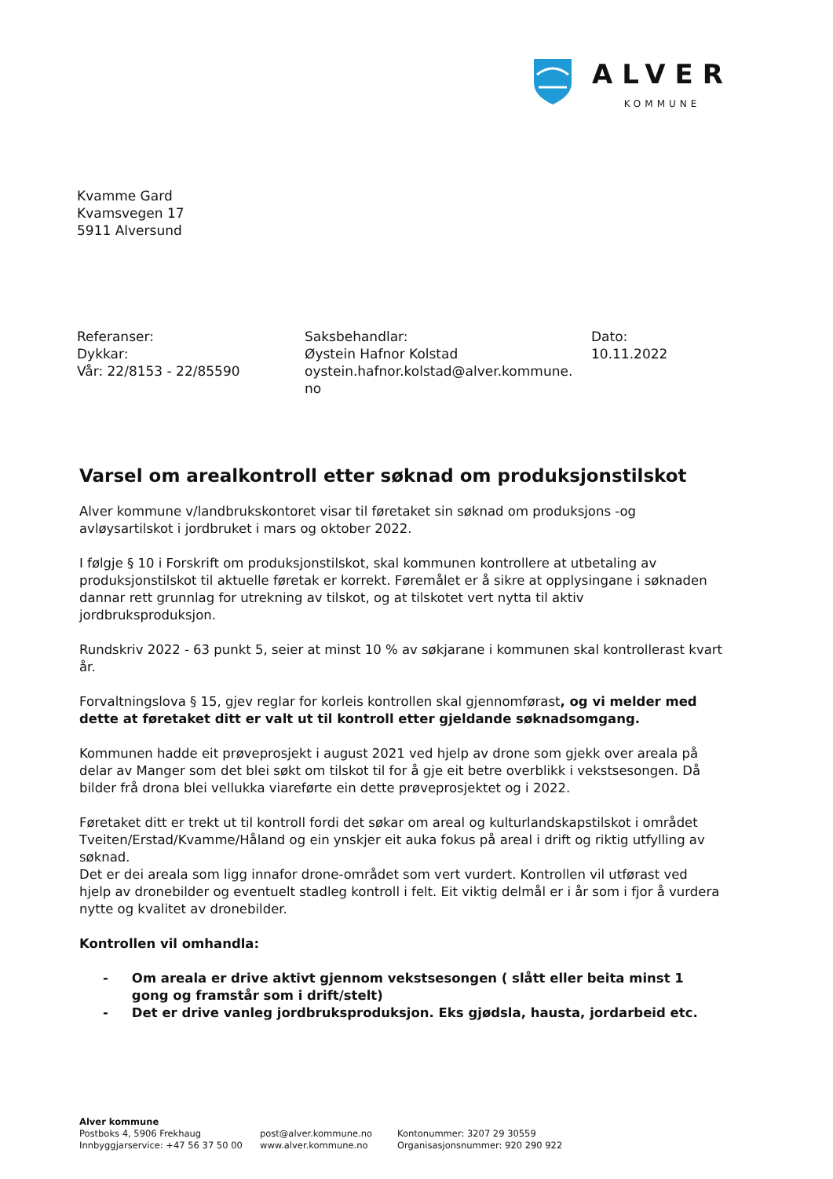ALVER
KOMMUNE
Kvamme Gard
Kvamsvegen 17
5911 Alversund
Referanser:
Dykkar:
Vår: 22/8153 - 22/85590
Saksbehandlar:
Øystein Hafnor Kolstad
oystein.hafnor.kolstad@alver.kommune.
no
Dato:
10.11.2022
Varsel om arealkontroll etter søknad om produksjonstilskot
Alver kommune v/landbrukskontoret visar til føretaket sin søknad om produksjons -og avløysartilskot i jordbruket i mars og oktober 2022.
I følgje § 10 i Forskrift om produksjonstilskot, skal kommunen kontrollere at utbetaling av produksjonstilskot til aktuelle føretak er korrekt. Føremålet er å sikre at opplysingane i søknaden dannar rett grunnlag for utrekning av tilskot, og at tilskotet vert nytta til aktiv jordbruksproduksjon.
Rundskriv 2022 - 63 punkt 5, seier at minst 10 % av søkjarane i kommunen skal kontrollerast kvart år.
Forvaltningslova § 15, gjev reglar for korleis kontrollen skal gjennomførast, og vi melder med dette at føretaket ditt er valt ut til kontroll etter gjeldande søknadsomgang.
Kommunen hadde eit prøveprosjekt i august 2021 ved hjelp av drone som gjekk over areala på delar av Manger som det blei søkt om tilskot til for å gje eit betre overblikk i vekstsesongen. Då bilder frå drona blei vellukka viareførte ein dette prøveprosjektet og i 2022.
Føretaket ditt er trekt ut til kontroll fordi det søkar om areal og kulturlandskapstilskot i området Tveiten/Erstad/Kvamme/Håland og ein ynskjer eit auka fokus på areal i drift og riktig utfylling av søknad.
Det er dei areala som ligg innafor drone-området som vert vurdert. Kontrollen vil utførast ved hjelp av dronebilder og eventuelt stadleg kontroll i felt. Eit viktig delmål er i år som i fjor å vurdera nytte og kvalitet av dronebilder.
Kontrollen vil omhandla:
- Om areala er drive aktivt gjennom vekstsesongen ( slått eller beita minst 1 gong og framstår som i drift/stelt)
- Det er drive vanleg jordbruksproduksjon. Eks gjødsla, hausta, jordarbeid etc.
Alver kommune
Postboks 4, 5906 Frekhaug
Innbyggjarservice: +47 56 37 50 00
post@alver.kommune.no
www.alver.kommune.no
Kontonummer: 3207 29 30559
Organisasjonsnummer: 920 290 922